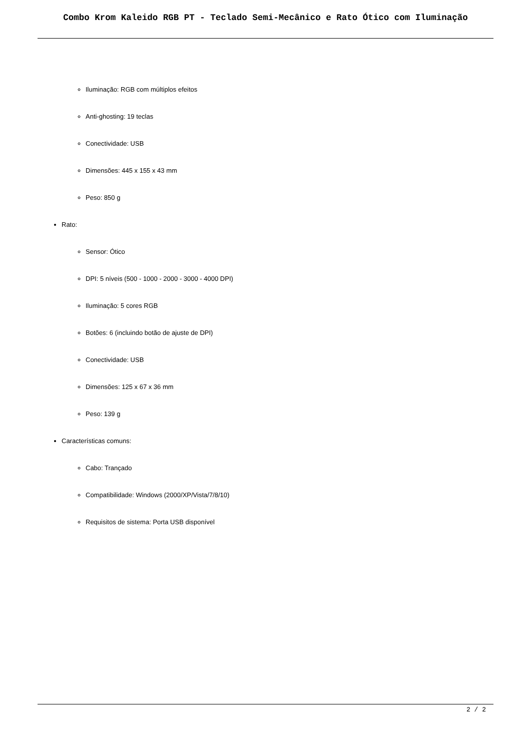Combo Krom Kaleido RGB PT - Teclado Semi-Mecânico e Rato Ótico com Iluminação
Iluminação: RGB com múltiplos efeitos
Anti-ghosting: 19 teclas
Conectividade: USB
Dimensões: 445 x 155 x 43 mm
Peso: 850 g
Rato:
Sensor: Ótico
DPI: 5 níveis (500 - 1000 - 2000 - 3000 - 4000 DPI)
Iluminação: 5 cores RGB
Botões: 6 (incluindo botão de ajuste de DPI)
Conectividade: USB
Dimensões: 125 x 67 x 36 mm
Peso: 139 g
Características comuns:
Cabo: Trançado
Compatibilidade: Windows (2000/XP/Vista/7/8/10)
Requisitos de sistema: Porta USB disponível
2 / 2